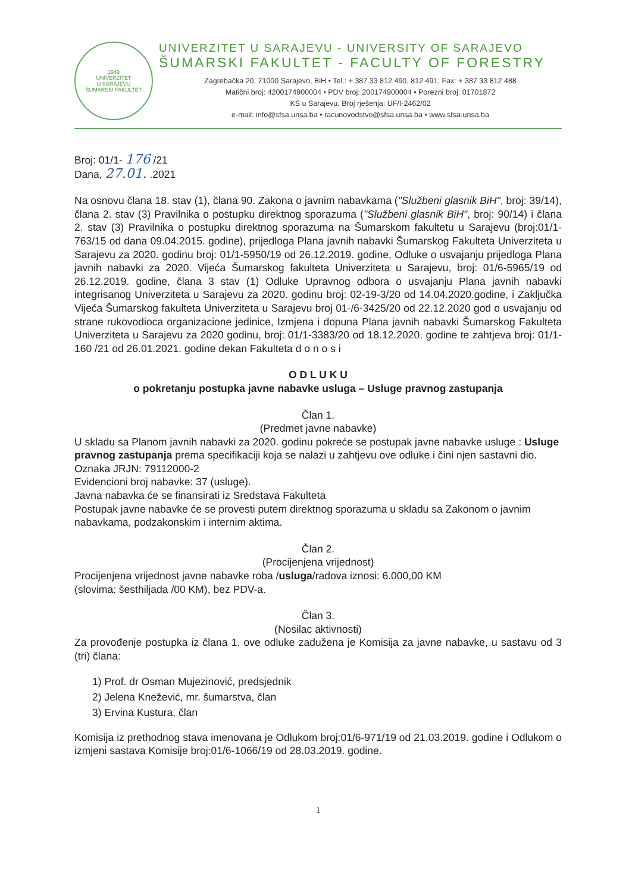1949
UNIVERZITET
U SARAJEVU
ŠUMARSKI FAKULTET
UNIVERZITET U SARAJEVU - UNIVERSITY OF SARAJEVO
ŠUMARSKI FAKULTET - FACULTY OF FORESTRY
Zagrebačka 20, 71000 Sarajevo, BiH • Tel.: + 387 33 812 490, 812 491; Fax: + 387 33 812 488
Matični broj: 4200174900004 • PDV broj: 200174900004 • Porezni broj: 01701872
KS u Sarajevu, Broj rješenja: UF/I-2462/02
e-mail: info@sfsa.unsa.ba • racunovodstvo@sfsa.unsa.ba • www.sfsa.unsa.ba
Broj: 01/1- 176 /21
Dana, 27.01. .2021
Na osnovu člana 18. stav (1), člana 90. Zakona o javnim nabavkama ("Službeni glasnik BiH", broj: 39/14), člana 2. stav (3) Pravilnika o postupku direktnog sporazuma ("Službeni glasnik BiH", broj: 90/14) i člana 2. stav (3) Pravilnika o postupku direktnog sporazuma na Šumarskom fakultetu u Sarajevu (broj:01/1-763/15 od dana 09.04.2015. godine), prijedloga Plana javnih nabavki Šumarskog Fakulteta Univerziteta u Sarajevu za 2020. godinu broj: 01/1-5950/19 od 26.12.2019. godine, Odluke o usvajanju prijedloga Plana javnih nabavki za 2020. Vijeća Šumarskog fakulteta Univerziteta u Sarajevu, broj: 01/6-5965/19 od 26.12.2019. godine, člana 3 stav (1) Odluke Upravnog odbora o usvajanju Plana javnih nabavki integrisanog Univerziteta u Sarajevu za 2020. godinu broj: 02-19-3/20 od 14.04.2020.godine, i Zaključka Vijeća Šumarskog fakulteta Univerziteta u Sarajevu broj 01-/6-3425/20 od 22.12.2020 god o usvajanju od strane rukovodioca organizacione jedinice, Izmjena i dopuna Plana javnih nabavki Šumarskog Fakulteta Univerziteta u Sarajevu za 2020 godinu, broj: 01/1-3383/20 od 18.12.2020. godine te zahtjeva broj: 01/1- 160 /21 od 26.01.2021. godine dekan Fakulteta d o n o s i
O D L U K U
o pokretanju postupka javne nabavke usluga – Usluge pravnog zastupanja
Član 1.
(Predmet javne nabavke)
U skladu sa Planom javnih nabavki za 2020. godinu pokreće se postupak javne nabavke usluge : Usluge pravnog zastupanja prema specifikaciji koja se nalazi u zahtjevu ove odluke i čini njen sastavni dio.
Oznaka JRJN: 79112000-2
Evidencioni broj nabavke: 37 (usluge).
Javna nabavka će se finansirati iz Sredstava Fakulteta
Postupak javne nabavke će se provesti putem direktnog sporazuma u skladu sa Zakonom o javnim nabavkama, podzakonskim i internim aktima.
Član 2.
(Procijenjena vrijednost)
Procijenjena vrijednost javne nabavke roba /usluga/radova iznosi: 6.000,00 KM
(slovima: šesthiljada /00 KM), bez PDV-a.
Član 3.
(Nosilac aktivnosti)
Za provođenje postupka iz člana 1. ove odluke zadužena je Komisija za javne nabavke, u sastavu od 3 (tri) člana:
1) Prof. dr Osman Mujezinović, predsjednik
2) Jelena Knežević, mr. šumarstva, član
3) Ervina Kustura, član
Komisija iz prethodnog stava imenovana je Odlukom broj:01/6-971/19 od 21.03.2019. godine i Odlukom o izmjeni sastava Komisije broj:01/6-1066/19 od 28.03.2019. godine.
1